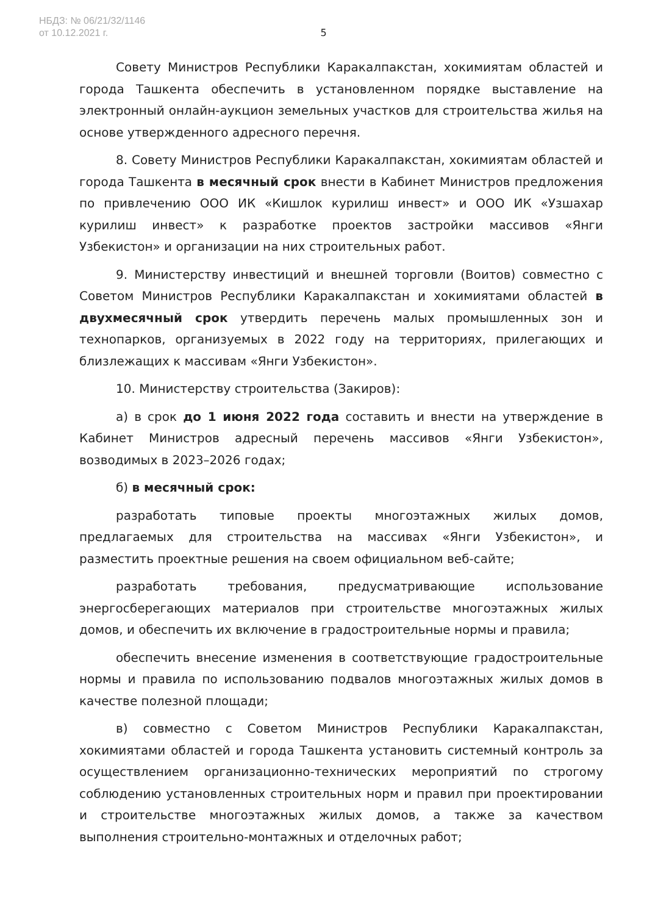НБДЗ: № 06/21/32/1146
от 10.12.2021 г.
5
Совету Министров Республики Каракалпакстан, хокимиятам областей и города Ташкента обеспечить в установленном порядке выставление на электронный онлайн-аукцион земельных участков для строительства жилья на основе утвержденного адресного перечня.
8. Совету Министров Республики Каракалпакстан, хокимиятам областей и города Ташкента в месячный срок внести в Кабинет Министров предложения по привлечению ООО ИК «Кишлок курилиш инвест» и ООО ИК «Узшахар курилиш инвест» к разработке проектов застройки массивов «Янги Узбекистон» и организации на них строительных работ.
9. Министерству инвестиций и внешней торговли (Воитов) совместно с Советом Министров Республики Каракалпакстан и хокимиятами областей в двухмесячный срок утвердить перечень малых промышленных зон и технопарков, организуемых в 2022 году на территориях, прилегающих и близлежащих к массивам «Янги Узбекистон».
10. Министерству строительства (Закиров):
а) в срок до 1 июня 2022 года составить и внести на утверждение в Кабинет Министров адресный перечень массивов «Янги Узбекистон», возводимых в 2023–2026 годах;
б) в месячный срок:
разработать типовые проекты многоэтажных жилых домов, предлагаемых для строительства на массивах «Янги Узбекистон», и разместить проектные решения на своем официальном веб-сайте;
разработать требования, предусматривающие использование энергосберегающих материалов при строительстве многоэтажных жилых домов, и обеспечить их включение в градостроительные нормы и правила;
обеспечить внесение изменения в соответствующие градостроительные нормы и правила по использованию подвалов многоэтажных жилых домов в качестве полезной площади;
в) совместно с Советом Министров Республики Каракалпакстан, хокимиятами областей и города Ташкента установить системный контроль за осуществлением организационно-технических мероприятий по строгому соблюдению установленных строительных норм и правил при проектировании и строительстве многоэтажных жилых домов, а также за качеством выполнения строительно-монтажных и отделочных работ;